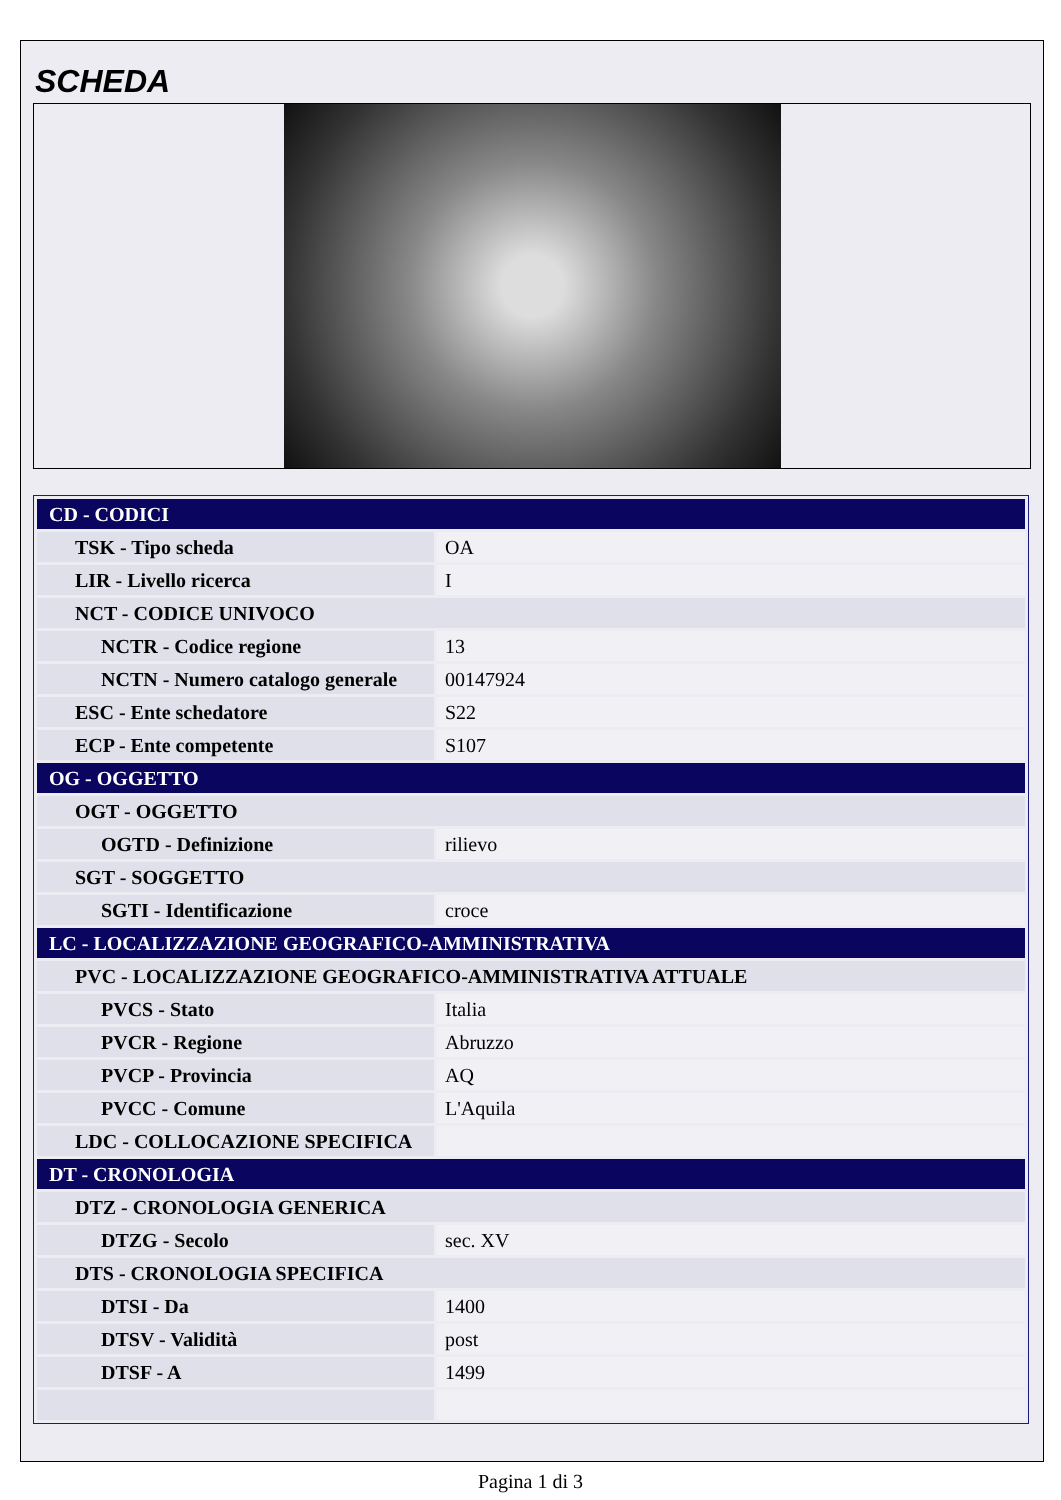SCHEDA
| CD - CODICI | |
| TSK - Tipo scheda | OA |
| LIR - Livello ricerca | I |
| NCT - CODICE UNIVOCO | |
| NCTR - Codice regione | 13 |
| NCTN - Numero catalogo generale | 00147924 |
| ESC - Ente schedatore | S22 |
| ECP - Ente competente | S107 |
| OG - OGGETTO | |
| OGT - OGGETTO | |
| OGTD - Definizione | rilievo |
| SGT - SOGGETTO | |
| SGTI - Identificazione | croce |
| LC - LOCALIZZAZIONE GEOGRAFICO-AMMINISTRATIVA | |
| PVC - LOCALIZZAZIONE GEOGRAFICO-AMMINISTRATIVA ATTUALE | |
| PVCS - Stato | Italia |
| PVCR - Regione | Abruzzo |
| PVCP - Provincia | AQ |
| PVCC - Comune | L'Aquila |
| LDC - COLLOCAZIONE SPECIFICA | |
| DT - CRONOLOGIA | |
| DTZ - CRONOLOGIA GENERICA | |
| DTZG - Secolo | sec. XV |
| DTS - CRONOLOGIA SPECIFICA | |
| DTSI - Da | 1400 |
| DTSV - Validità | post |
| DTSF - A | 1499 |
Pagina 1 di 3